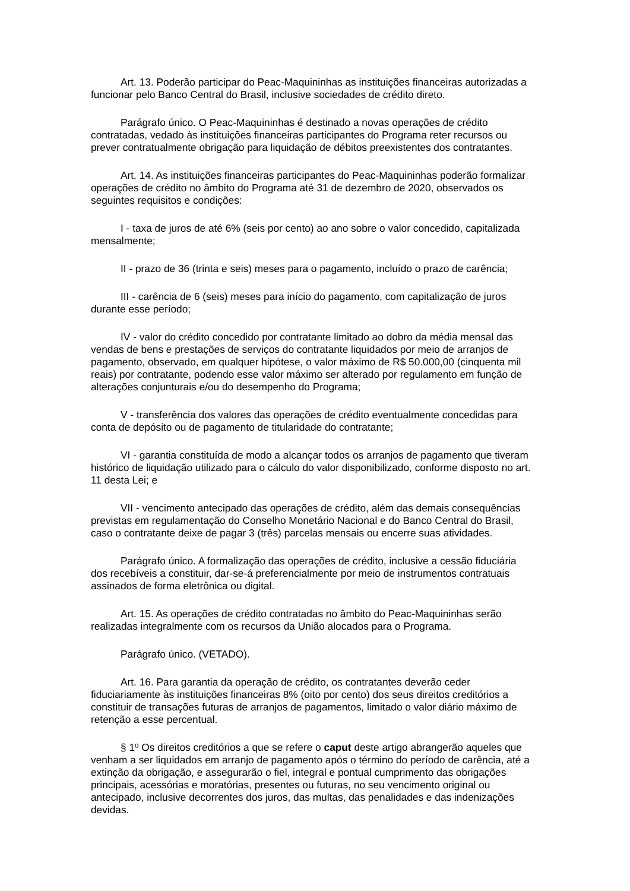Art. 13. Poderão participar do Peac-Maquininhas as instituições financeiras autorizadas a funcionar pelo Banco Central do Brasil, inclusive sociedades de crédito direto.
Parágrafo único. O Peac-Maquininhas é destinado a novas operações de crédito contratadas, vedado às instituições financeiras participantes do Programa reter recursos ou prever contratualmente obrigação para liquidação de débitos preexistentes dos contratantes.
Art. 14. As instituições financeiras participantes do Peac-Maquininhas poderão formalizar operações de crédito no âmbito do Programa até 31 de dezembro de 2020, observados os seguintes requisitos e condições:
I - taxa de juros de até 6% (seis por cento) ao ano sobre o valor concedido, capitalizada mensalmente;
II - prazo de 36 (trinta e seis) meses para o pagamento, incluído o prazo de carência;
III - carência de 6 (seis) meses para início do pagamento, com capitalização de juros durante esse período;
IV - valor do crédito concedido por contratante limitado ao dobro da média mensal das vendas de bens e prestações de serviços do contratante liquidados por meio de arranjos de pagamento, observado, em qualquer hipótese, o valor máximo de R$ 50.000,00 (cinquenta mil reais) por contratante, podendo esse valor máximo ser alterado por regulamento em função de alterações conjunturais e/ou do desempenho do Programa;
V - transferência dos valores das operações de crédito eventualmente concedidas para conta de depósito ou de pagamento de titularidade do contratante;
VI - garantia constituída de modo a alcançar todos os arranjos de pagamento que tiveram histórico de liquidação utilizado para o cálculo do valor disponibilizado, conforme disposto no art. 11 desta Lei; e
VII - vencimento antecipado das operações de crédito, além das demais consequências previstas em regulamentação do Conselho Monetário Nacional e do Banco Central do Brasil, caso o contratante deixe de pagar 3 (três) parcelas mensais ou encerre suas atividades.
Parágrafo único. A formalização das operações de crédito, inclusive a cessão fiduciária dos recebíveis a constituir, dar-se-á preferencialmente por meio de instrumentos contratuais assinados de forma eletrônica ou digital.
Art. 15. As operações de crédito contratadas no âmbito do Peac-Maquininhas serão realizadas integralmente com os recursos da União alocados para o Programa.
Parágrafo único. (VETADO).
Art. 16. Para garantia da operação de crédito, os contratantes deverão ceder fiduciariamente às instituições financeiras 8% (oito por cento) dos seus direitos creditórios a constituir de transações futuras de arranjos de pagamentos, limitado o valor diário máximo de retenção a esse percentual.
§ 1º Os direitos creditórios a que se refere o caput deste artigo abrangerão aqueles que venham a ser liquidados em arranjo de pagamento após o término do período de carência, até a extinção da obrigação, e assegurarão o fiel, integral e pontual cumprimento das obrigações principais, acessórias e moratórias, presentes ou futuras, no seu vencimento original ou antecipado, inclusive decorrentes dos juros, das multas, das penalidades e das indenizações devidas.